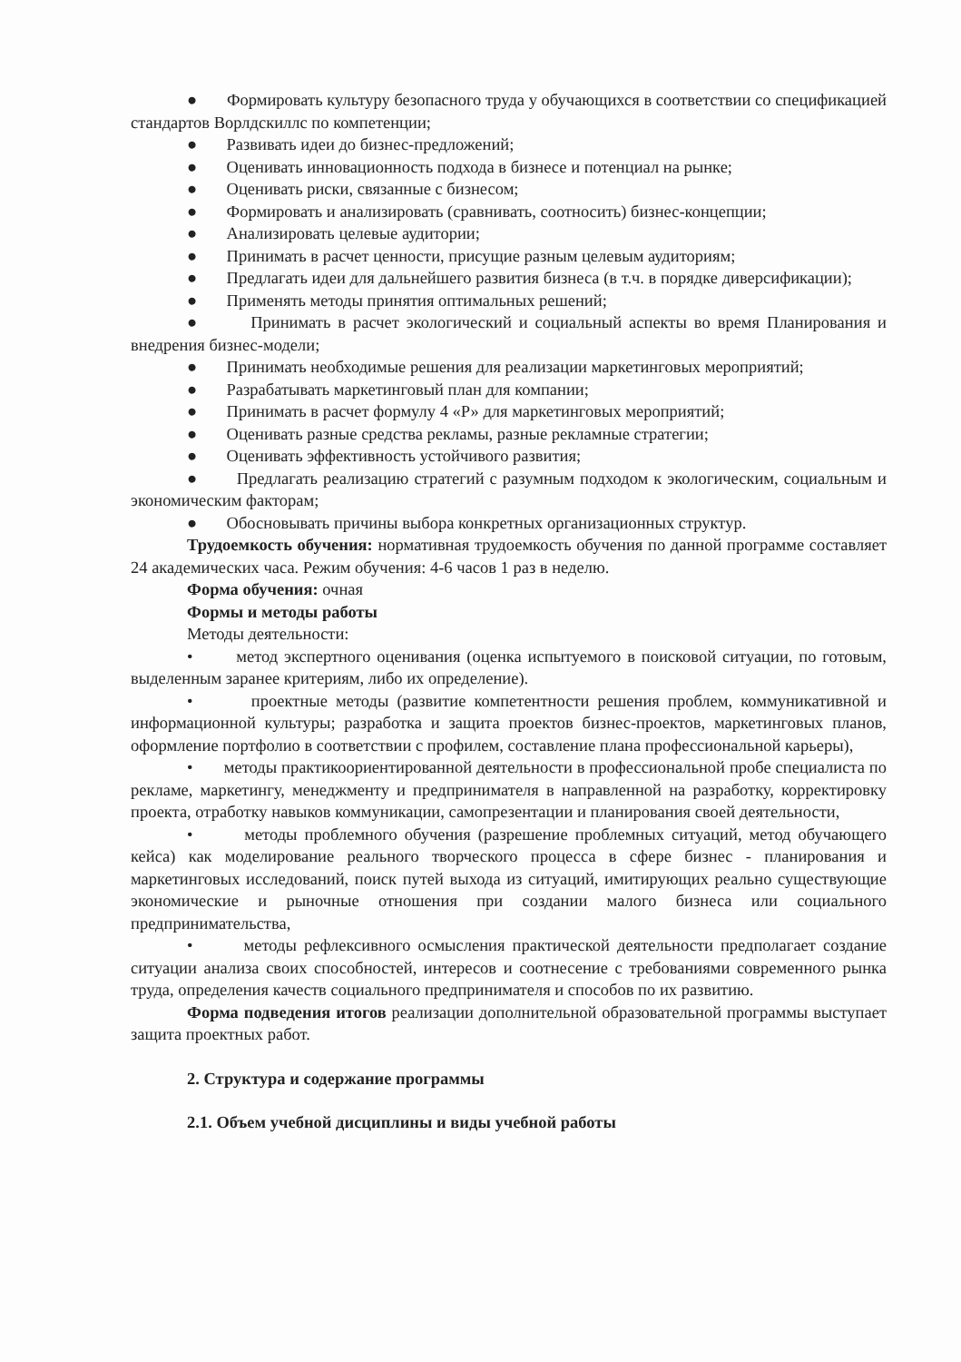● Формировать культуру безопасного труда у обучающихся в соответствии со спецификацией стандартов Ворлдскиллс по компетенции;
● Развивать идеи до бизнес-предложений;
● Оценивать инновационность подхода в бизнесе и потенциал на рынке;
● Оценивать риски, связанные с бизнесом;
● Формировать и анализировать (сравнивать, соотносить) бизнес-концепции;
● Анализировать целевые аудитории;
● Принимать в расчет ценности, присущие разным целевым аудиториям;
● Предлагать идеи для дальнейшего развития бизнеса (в т.ч. в порядке диверсификации);
● Применять методы принятия оптимальных решений;
● Принимать в расчет экологический и социальный аспекты во время Планирования и внедрения бизнес-модели;
● Принимать необходимые решения для реализации маркетинговых мероприятий;
● Разрабатывать маркетинговый план для компании;
● Принимать в расчет формулу 4 «Р» для маркетинговых мероприятий;
● Оценивать разные средства рекламы, разные рекламные стратегии;
● Оценивать эффективность устойчивого развития;
● Предлагать реализацию стратегий с разумным подходом к экологическим, социальным и экономическим факторам;
● Обосновывать причины выбора конкретных организационных структур.
Трудоемкость обучения: нормативная трудоемкость обучения по данной программе составляет 24 академических часа. Режим обучения: 4-6 часов 1 раз в неделю.
Форма обучения: очная
Формы и методы работы
Методы деятельности:
• метод экспертного оценивания (оценка испытуемого в поисковой ситуации, по готовым, выделенным заранее критериям, либо их определение).
• проектные методы (развитие компетентности решения проблем, коммуникативной и информационной культуры; разработка и защита проектов бизнес-проектов, маркетинговых планов, оформление портфолио в соответствии с профилем, составление плана профессиональной карьеры),
• методы практикоориентированной деятельности в профессиональной пробе специалиста по рекламе, маркетингу, менеджменту и предпринимателя в направленной на разработку, корректировку проекта, отработку навыков коммуникации, самопрезентации и планирования своей деятельности,
• методы проблемного обучения (разрешение проблемных ситуаций, метод обучающего кейса) как моделирование реального творческого процесса в сфере бизнес - планирования и маркетинговых исследований, поиск путей выхода из ситуаций, имитирующих реально существующие экономические и рыночные отношения при создании малого бизнеса или социального предпринимательства,
• методы рефлексивного осмысления практической деятельности предполагает создание ситуации анализа своих способностей, интересов и соотнесение с требованиями современного рынка труда, определения качеств социального предпринимателя и способов по их развитию.
Форма подведения итогов реализации дополнительной образовательной программы выступает защита проектных работ.
2. Структура и содержание программы
2.1. Объем учебной дисциплины и виды учебной работы